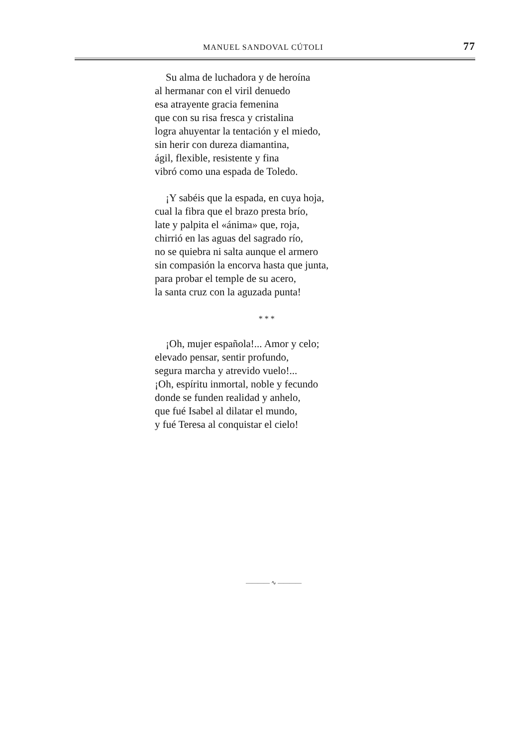MANUEL SANDOVAL CÚTOLI 77
Su alma de luchadora y de heroína
al hermanar con el viril denuedo
esa atrayente gracia femenina
que con su risa fresca y cristalina
logra ahuyentar la tentación y el miedo,
sin herir con dureza diamantina,
ágil, flexible, resistente y fina
vibró como una espada de Toledo.
¡Y sabéis que la espada, en cuya hoja,
cual la fibra que el brazo presta brío,
late y palpita el «ánima» que, roja,
chirrió en las aguas del sagrado río,
no se quiebra ni salta aunque el armero
sin compasión la encorva hasta que junta,
para probar el temple de su acero,
la santa cruz con la aguzada punta!
* * *
¡Oh, mujer española!... Amor y celo;
elevado pensar, sentir profundo,
segura marcha y atrevido vuelo!...
¡Oh, espíritu inmortal, noble y fecundo
donde se funden realidad y anhelo,
que fué Isabel al dilatar el mundo,
y fué Teresa al conquistar el cielo!
———— ∿ ————